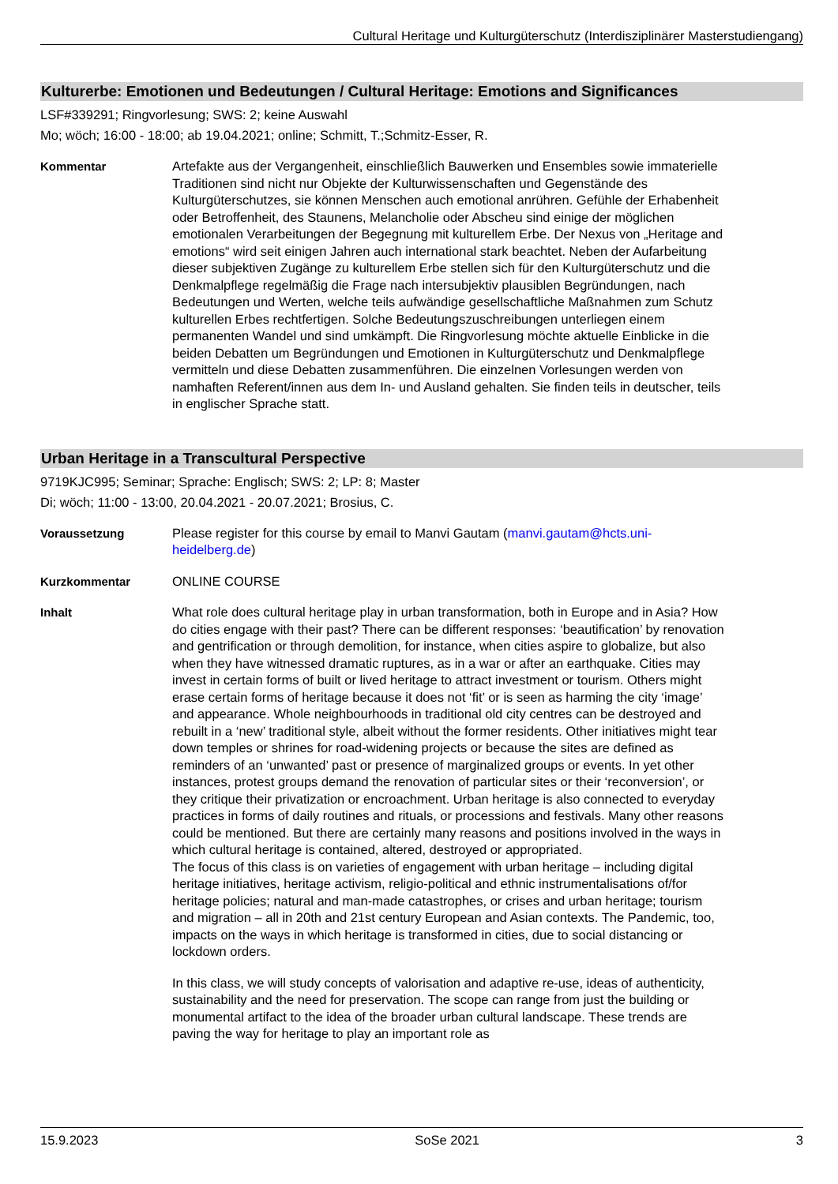Cultural Heritage und Kulturgüterschutz (Interdisziplinärer Masterstudiengang)
Kulturerbe: Emotionen und Bedeutungen / Cultural Heritage: Emotions and Significances
LSF#339291; Ringvorlesung; SWS: 2; keine Auswahl
Mo; wöch; 16:00 - 18:00; ab 19.04.2021; online; Schmitt, T.;Schmitz-Esser, R.
Kommentar
Artefakte aus der Vergangenheit, einschließlich Bauwerken und Ensembles sowie immaterielle Traditionen sind nicht nur Objekte der Kulturwissenschaften und Gegenstände des Kulturgüterschutzes, sie können Menschen auch emotional anrühren. Gefühle der Erhabenheit oder Betroffenheit, des Staunens, Melancholie oder Abscheu sind einige der möglichen emotionalen Verarbeitungen der Begegnung mit kulturellem Erbe. Der Nexus von „Heritage and emotions“ wird seit einigen Jahren auch international stark beachtet. Neben der Aufarbeitung dieser subjektiven Zugänge zu kulturellem Erbe stellen sich für den Kulturgüterschutz und die Denkmalpflege regelmäßig die Frage nach intersubjektiv plausiblen Begründungen, nach Bedeutungen und Werten, welche teils aufwändige gesellschaftliche Maßnahmen zum Schutz kulturellen Erbes rechtfertigen. Solche Bedeutungszuschreibungen unterliegen einem permanenten Wandel und sind umkämpft. Die Ringvorlesung möchte aktuelle Einblicke in die beiden Debatten um Begründungen und Emotionen in Kulturgüterschutz und Denkmalpflege vermitteln und diese Debatten zusammenführen. Die einzelnen Vorlesungen werden von namhaften Referent/innen aus dem In- und Ausland gehalten. Sie finden teils in deutscher, teils in englischer Sprache statt.
Urban Heritage in a Transcultural Perspective
9719KJC995; Seminar; Sprache: Englisch; SWS: 2; LP: 8; Master
Di; wöch; 11:00 - 13:00, 20.04.2021 - 20.07.2021; Brosius, C.
Voraussetzung
Please register for this course by email to Manvi Gautam (manvi.gautam@hcts.uni-heidelberg.de)
Kurzkommentar
ONLINE COURSE
Inhalt
What role does cultural heritage play in urban transformation, both in Europe and in Asia? How do cities engage with their past? There can be different responses: ‘beautification’ by renovation and gentrification or through demolition, for instance, when cities aspire to globalize, but also when they have witnessed dramatic ruptures, as in a war or after an earthquake. Cities may invest in certain forms of built or lived heritage to attract investment or tourism. Others might erase certain forms of heritage because it does not ‘fit’ or is seen as harming the city ‘image’ and appearance. Whole neighbourhoods in traditional old city centres can be destroyed and rebuilt in a ‘new’ traditional style, albeit without the former residents. Other initiatives might tear down temples or shrines for road-widening projects or because the sites are defined as reminders of an ‘unwanted’ past or presence of marginalized groups or events. In yet other instances, protest groups demand the renovation of particular sites or their ‘reconversion’, or they critique their privatization or encroachment. Urban heritage is also connected to everyday practices in forms of daily routines and rituals, or processions and festivals. Many other reasons could be mentioned. But there are certainly many reasons and positions involved in the ways in which cultural heritage is contained, altered, destroyed or appropriated.
The focus of this class is on varieties of engagement with urban heritage – including digital heritage initiatives, heritage activism, religio-political and ethnic instrumentalisations of/for heritage policies; natural and man-made catastrophes, or crises and urban heritage; tourism and migration – all in 20th and 21st century European and Asian contexts. The Pandemic, too, impacts on the ways in which heritage is transformed in cities, due to social distancing or lockdown orders.
In this class, we will study concepts of valorisation and adaptive re-use, ideas of authenticity, sustainability and the need for preservation. The scope can range from just the building or monumental artifact to the idea of the broader urban cultural landscape. These trends are paving the way for heritage to play an important role as
15.9.2023 SoSe 2021 3